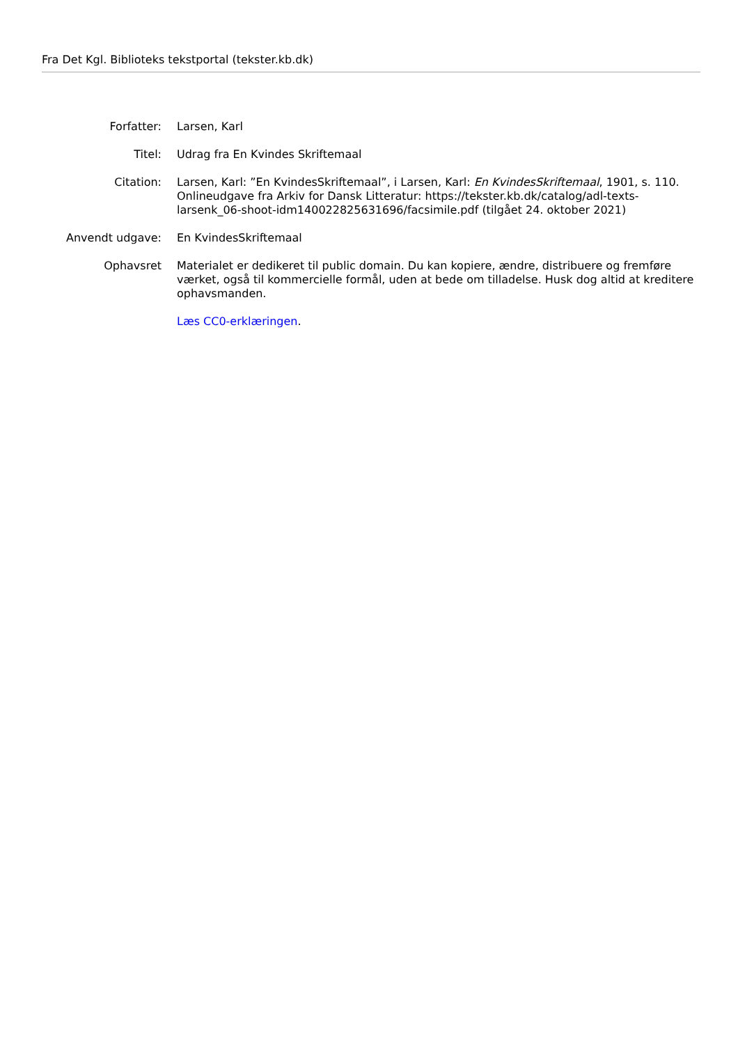Fra Det Kgl. Biblioteks tekstportal (tekster.kb.dk)
Forfatter: Larsen, Karl
Titel: Udrag fra En Kvindes Skriftemaal
Citation: Larsen, Karl: ”En KvindesSkriftemaal”, i Larsen, Karl: En KvindesSkriftemaal, 1901, s. 110. Onlineudgave fra Arkiv for Dansk Litteratur: https://tekster.kb.dk/catalog/adl-texts-larsenk_06-shoot-idm140022825631696/facsimile.pdf (tilgået 24. oktober 2021)
Anvendt udgave: En KvindesSkriftemaal
Ophavsret Materialet er dedikeret til public domain. Du kan kopiere, ændre, distribuere og fremføre værket, også til kommercielle formål, uden at bede om tilladelse. Husk dog altid at kreditere ophavsmanden.
Læs CC0-erklæringen.